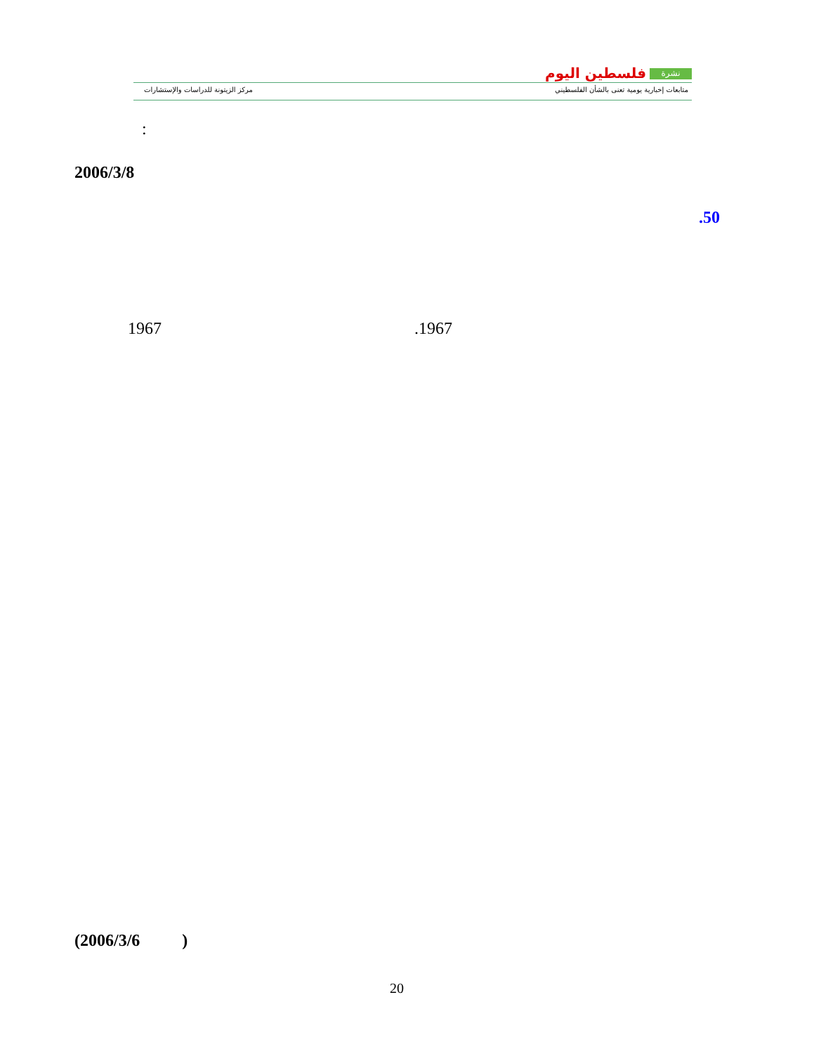نشرة فلسطين اليوم
متابعات إخبارية يومية تعنى بالشأن الفلسطيني
مركز الزيتونة للدراسات والإستشارات
:
2006/3/8
.50
1967 .1967
(2006/3/6 )
20